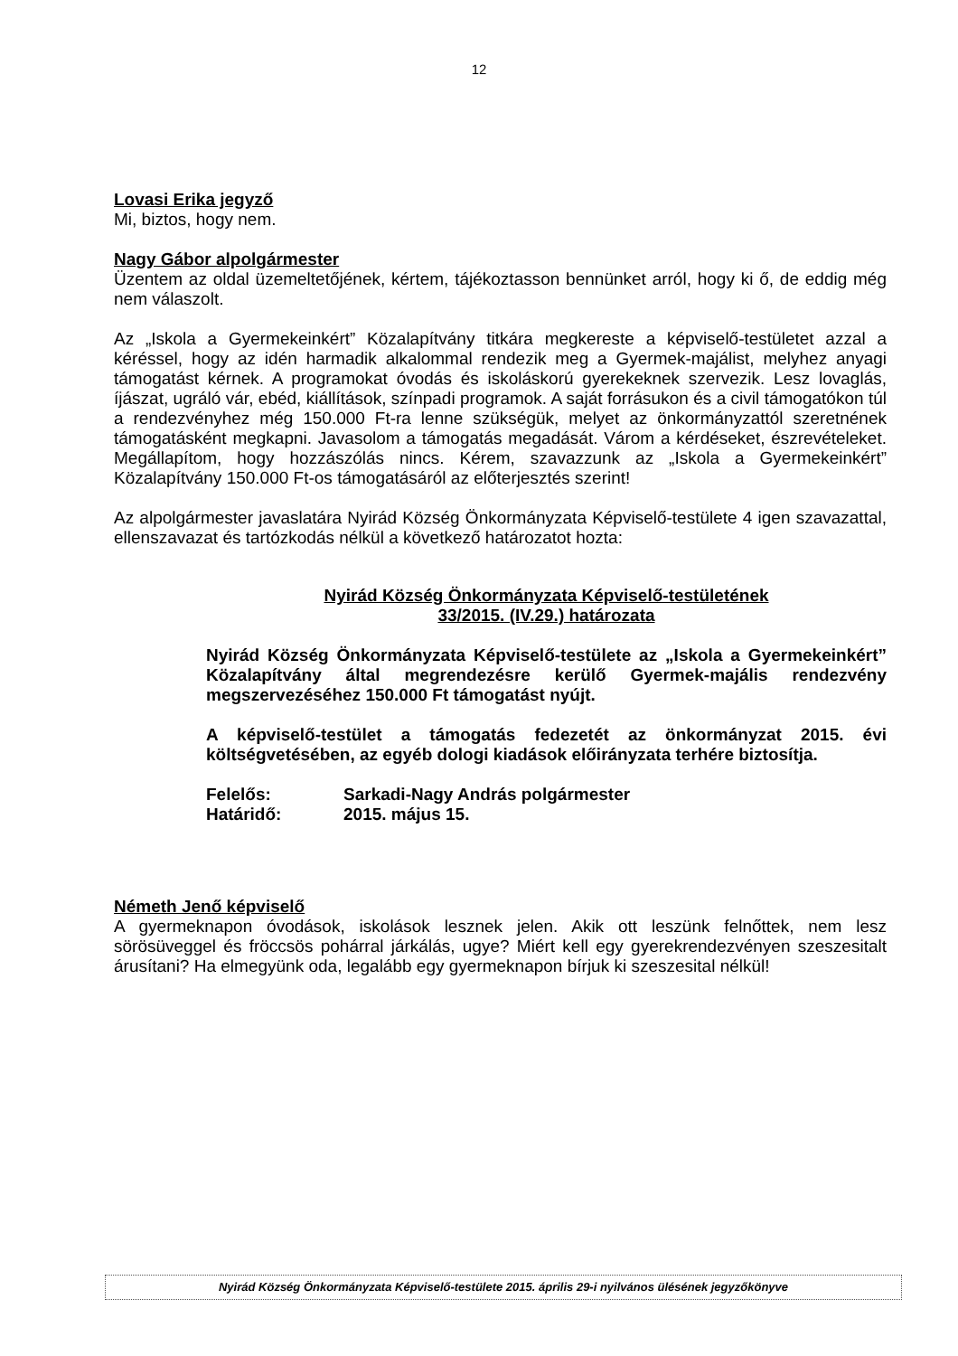12
Lovasi Erika jegyző
Mi, biztos, hogy nem.
Nagy Gábor alpolgármester
Üzentem az oldal üzemeltetőjének, kértem, tájékoztasson bennünket arról, hogy ki ő, de eddig még nem válaszolt.
Az „Iskola a Gyermekeinkért” Közalapítvány titkára megkereste a képviselő-testületet azzal a kéréssel, hogy az idén harmadik alkalommal rendezik meg a Gyermek-majálist, melyhez anyagi támogatást kérnek. A programokat óvodás és iskoláskorú gyerekeknek szervezik. Lesz lovaglás, íjászat, ugráló vár, ebéd, kiállítások, színpadi programok. A saját forrásukon és a civil támogatókon túl a rendezvényhez még 150.000 Ft-ra lenne szükségük, melyet az önkormányzattól szeretnének támogatásként megkapni. Javasolom a támogatás megadását. Várom a kérdéseket, észrevételeket. Megállapítom, hogy hozzászólás nincs. Kérem, szavazzunk az „Iskola a Gyermekeinkért” Közalapítvány 150.000 Ft-os támogatásáról az előterjesztés szerint!
Az alpolgármester javaslatára Nyirád Község Önkormányzata Képviselő-testülete 4 igen szavazattal, ellenszavazat és tartózkodás nélkül a következő határozatot hozta:
Nyirád Község Önkormányzata Képviselő-testületének
33/2015. (IV.29.) határozata
Nyirád Község Önkormányzata Képviselő-testülete az „Iskola a Gyermekeinkért” Közalapítvány által megrendezésre kerülő Gyermek-majális rendezvény megszervezéséhez 150.000 Ft támogatást nyújt.
A képviselő-testület a támogatás fedezetét az önkormányzat 2015. évi költségvetésében, az egyéb dologi kiadások előirányzata terhére biztosítja.
| Felelős: | Sarkadi-Nagy András polgármester |
| Határidő: | 2015. május 15. |
Németh Jenő képviselő
A gyermeknapon óvodások, iskolások lesznek jelen. Akik ott leszünk felnőttek, nem lesz sörösüveggel és fröccsös pohárral járkálás, ugye? Miért kell egy gyerekrendezvényen szeszesitalt árusítani? Ha elmegyünk oda, legalább egy gyermeknapon bírjuk ki szeszesital nélkül!
Nyirád Község Önkormányzata Képviselő-testülete 2015. április 29-i nyilvános ülésének jegyzőkönyve